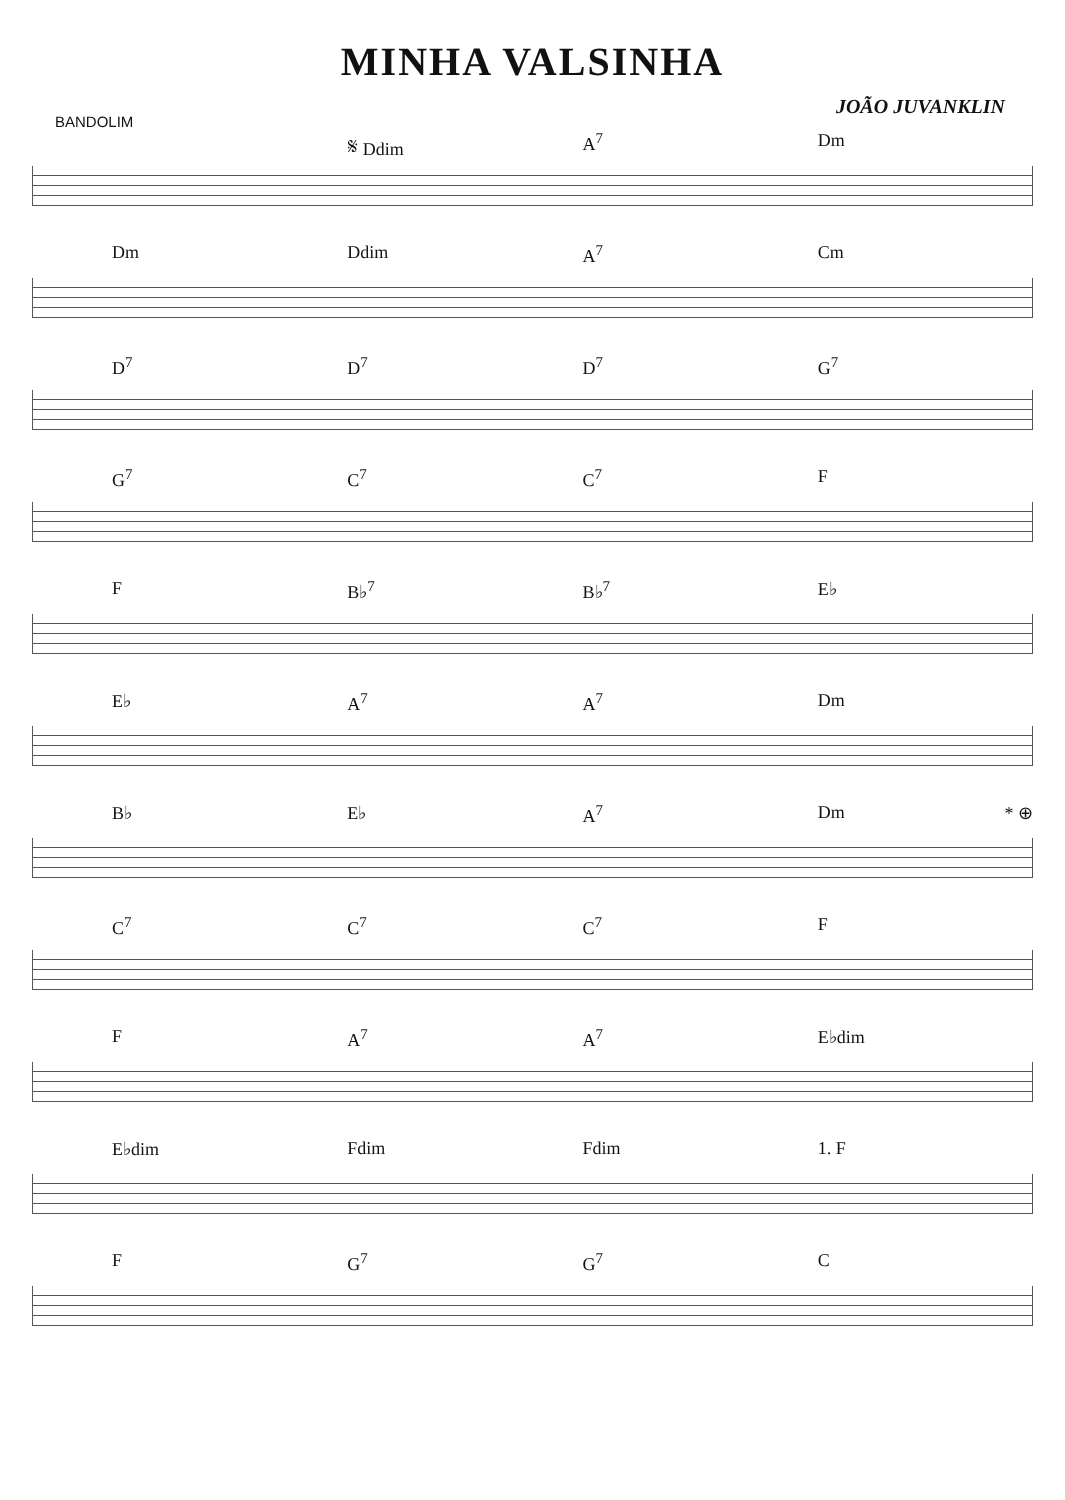MINHA VALSINHA
BANDOLIM
JOÃO JUVANKLIN
𝄋 Ddim A<sup>7</sup> Dm
Dm Ddim A<sup>7</sup> Cm
D<sup>7</sup> D<sup>7</sup> D<sup>7</sup> G<sup>7</sup>
G<sup>7</sup> C<sup>7</sup> C<sup>7</sup> F
F B♭<sup>7</sup> B♭<sup>7</sup> E♭
E♭ A<sup>7</sup> A<sup>7</sup> Dm
B♭ E♭ A<sup>7</sup> Dm * ⊕
C<sup>7</sup> C<sup>7</sup> C<sup>7</sup> F
F A<sup>7</sup> A<sup>7</sup> E♭dim
E♭dim Fdim Fdim 1. F
F G<sup>7</sup> G<sup>7</sup> C